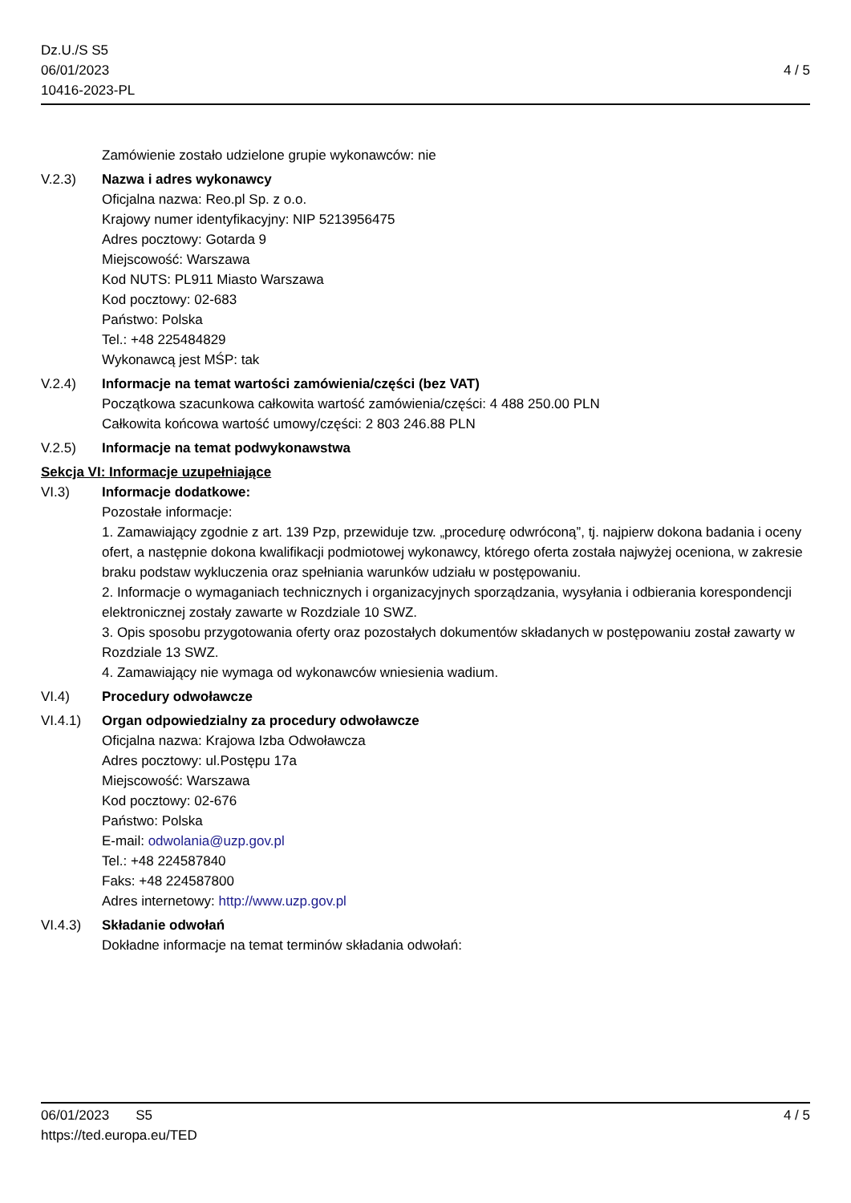Dz.U./S S5
06/01/2023
10416-2023-PL
4 / 5
Zamówienie zostało udzielone grupie wykonawców: nie
V.2.3) Nazwa i adres wykonawcy
Oficjalna nazwa: Reo.pl Sp. z o.o.
Krajowy numer identyfikacyjny: NIP 5213956475
Adres pocztowy: Gotarda 9
Miejscowość: Warszawa
Kod NUTS: PL911 Miasto Warszawa
Kod pocztowy: 02-683
Państwo: Polska
Tel.: +48 225484829
Wykonawcą jest MŚP: tak
V.2.4) Informacje na temat wartości zamówienia/części (bez VAT)
Początkowa szacunkowa całkowita wartość zamówienia/części: 4 488 250.00 PLN
Całkowita końcowa wartość umowy/części: 2 803 246.88 PLN
V.2.5) Informacje na temat podwykonawstwa
Sekcja VI: Informacje uzupełniające
VI.3) Informacje dodatkowe:
Pozostałe informacje:
1. Zamawiający zgodnie z art. 139 Pzp, przewiduje tzw. „procedurę odwróconą”, tj. najpierw dokona badania i oceny ofert, a następnie dokona kwalifikacji podmiotowej wykonawcy, którego oferta została najwyżej oceniona, w zakresie braku podstaw wykluczenia oraz spełniania warunków udziału w postępowaniu.
2. Informacje o wymaganiach technicznych i organizacyjnych sporządzania, wysyłania i odbierania korespondencji elektronicznej zostały zawarte w Rozdziale 10 SWZ.
3. Opis sposobu przygotowania oferty oraz pozostałych dokumentów składanych w postępowaniu został zawarty w Rozdziale 13 SWZ.
4. Zamawiający nie wymaga od wykonawców wniesienia wadium.
VI.4) Procedury odwoławcze
VI.4.1) Organ odpowiedzialny za procedury odwoławcze
Oficjalna nazwa: Krajowa Izba Odwoławcza
Adres pocztowy: ul.Postępu 17a
Miejscowość: Warszawa
Kod pocztowy: 02-676
Państwo: Polska
E-mail: odwolania@uzp.gov.pl
Tel.: +48 224587840
Faks: +48 224587800
Adres internetowy: http://www.uzp.gov.pl
VI.4.3) Składanie odwołań
Dokładne informacje na temat terminów składania odwołań:
06/01/2023 S5
https://ted.europa.eu/TED
4 / 5